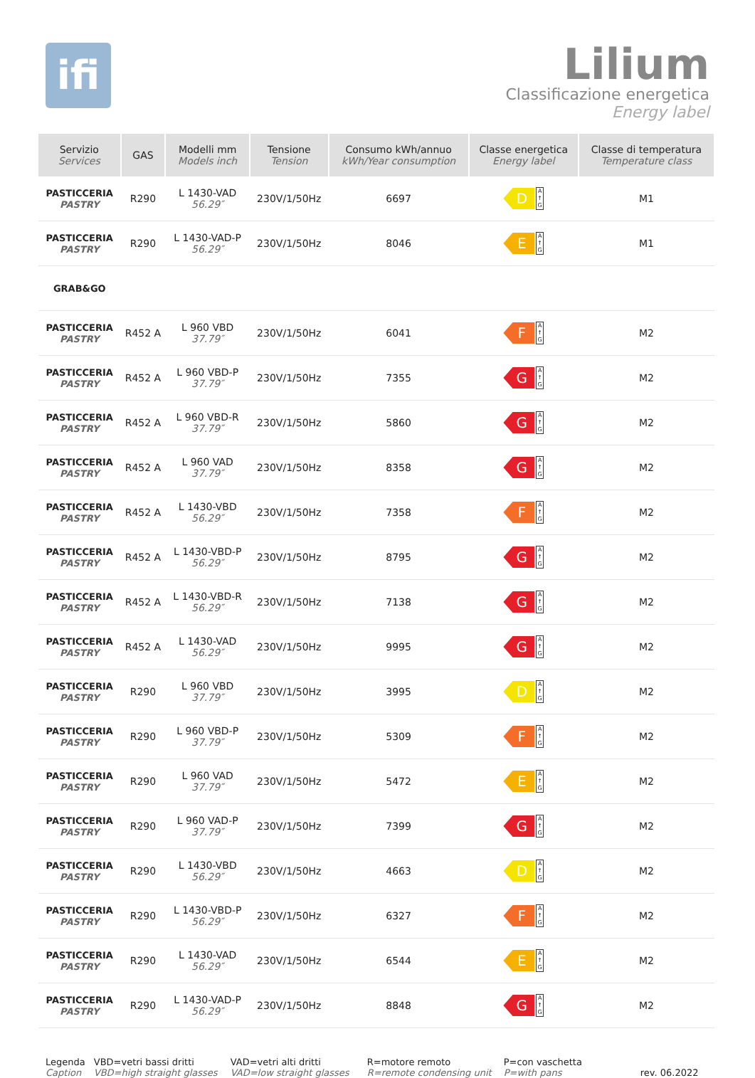ifi
Lilium
Classificazione energetica
Energy label
| Servizio Services | GAS | Modelli mm Models inch | Tensione Tension | Consumo kWh/annuo kWh/Year consumption | Classe energetica Energy label | Classe di temperatura Temperature class |
| --- | --- | --- | --- | --- | --- | --- |
| PASTICCERIA PASTRY | R290 | L 1430-VAD 56.29″ | 230V/1/50Hz | 6697 | D A ↑ G | M1 |
| PASTICCERIA PASTRY | R290 | L 1430-VAD-P 56.29″ | 230V/1/50Hz | 8046 | E A ↑ G | M1 |
| GRAB&GO | | | | | | |
| PASTICCERIA PASTRY | R452 A | L 960 VBD 37.79″ | 230V/1/50Hz | 6041 | F A ↑ G | M2 |
| PASTICCERIA PASTRY | R452 A | L 960 VBD-P 37.79″ | 230V/1/50Hz | 7355 | G A ↑ G | M2 |
| PASTICCERIA PASTRY | R452 A | L 960 VBD-R 37.79″ | 230V/1/50Hz | 5860 | G A ↑ G | M2 |
| PASTICCERIA PASTRY | R452 A | L 960 VAD 37.79″ | 230V/1/50Hz | 8358 | G A ↑ G | M2 |
| PASTICCERIA PASTRY | R452 A | L 1430-VBD 56.29″ | 230V/1/50Hz | 7358 | F A ↑ G | M2 |
| PASTICCERIA PASTRY | R452 A | L 1430-VBD-P 56.29″ | 230V/1/50Hz | 8795 | G A ↑ G | M2 |
| PASTICCERIA PASTRY | R452 A | L 1430-VBD-R 56.29″ | 230V/1/50Hz | 7138 | G A ↑ G | M2 |
| PASTICCERIA PASTRY | R452 A | L 1430-VAD 56.29″ | 230V/1/50Hz | 9995 | G A ↑ G | M2 |
| PASTICCERIA PASTRY | R290 | L 960 VBD 37.79″ | 230V/1/50Hz | 3995 | D A ↑ G | M2 |
| PASTICCERIA PASTRY | R290 | L 960 VBD-P 37.79″ | 230V/1/50Hz | 5309 | F A ↑ G | M2 |
| PASTICCERIA PASTRY | R290 | L 960 VAD 37.79″ | 230V/1/50Hz | 5472 | E A ↑ G | M2 |
| PASTICCERIA PASTRY | R290 | L 960 VAD-P 37.79″ | 230V/1/50Hz | 7399 | G A ↑ G | M2 |
| PASTICCERIA PASTRY | R290 | L 1430-VBD 56.29″ | 230V/1/50Hz | 4663 | D A ↑ G | M2 |
| PASTICCERIA PASTRY | R290 | L 1430-VBD-P 56.29″ | 230V/1/50Hz | 6327 | F A ↑ G | M2 |
| PASTICCERIA PASTRY | R290 | L 1430-VAD 56.29″ | 230V/1/50Hz | 6544 | E A ↑ G | M2 |
| PASTICCERIA PASTRY | R290 | L 1430-VAD-P 56.29″ | 230V/1/50Hz | 8848 | G A ↑ G | M2 |
Legenda
Caption
VBD=vetri bassi dritti
VBD=high straight glasses
VAD=vetri alti dritti
VAD=low straight glasses
R=motore remoto
R=remote condensing unit
P=con vaschetta
P=with pans
rev. 06.2022